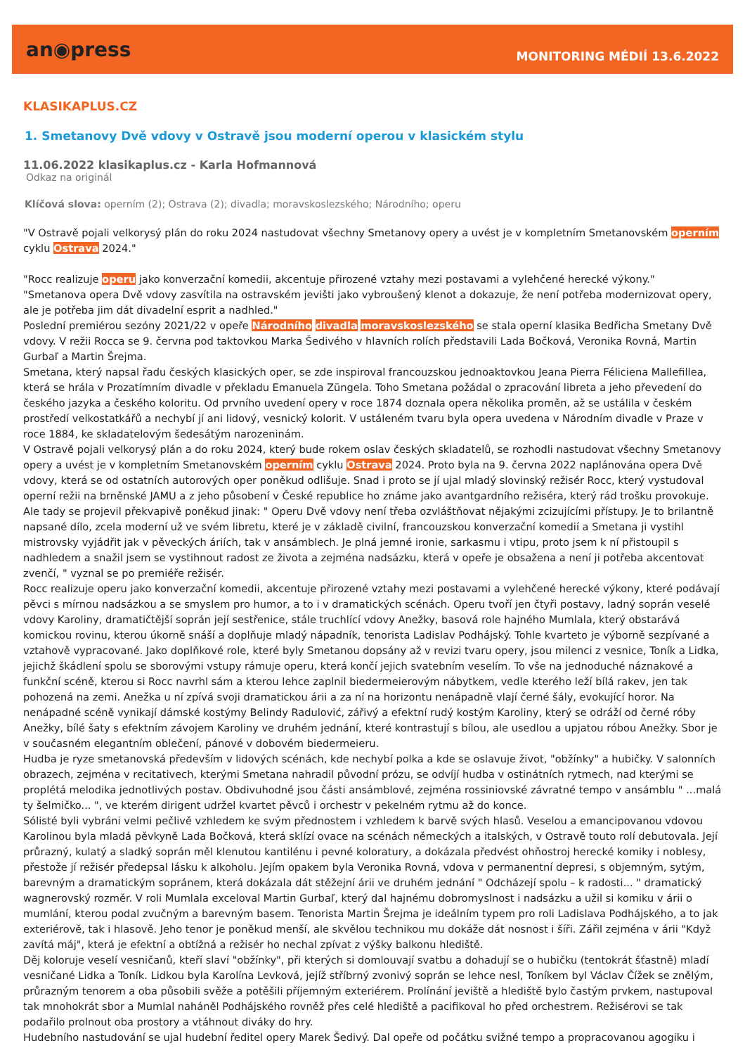an◉press
MONITORING MÉDIÍ 13.6.2022
KLASIKAPLUS.CZ
1. Smetanovy Dvě vdovy v Ostravě jsou moderní operou v klasickém stylu
11.06.2022 klasikaplus.cz - Karla Hofmannová
Odkaz na originál
Klíčová slova: operním (2); Ostrava (2); divadla; moravskoslezského; Národního; operu
"V Ostravě pojali velkorysý plán do roku 2024 nastudovat všechny Smetanovy opery a uvést je v kompletním Smetanovském operním cyklu Ostrava 2024."
"Rocc realizuje operu jako konverzační komedii, akcentuje přirozené vztahy mezi postavami a vylehčené herecké výkony."
"Smetanova opera Dvě vdovy zasvítila na ostravském jevišti jako vybroušený klenot a dokazuje, že není potřeba modernizovat opery, ale je potřeba jim dát divadelní esprit a nadhled."
Poslední premiérou sezóny 2021/22 v opeře Národního divadla moravskoslezského se stala operní klasika Bedřicha Smetany Dvě vdovy. V režii Rocca se 9. června pod taktovkou Marka Šedivého v hlavních rolích představili Lada Bočková, Veronika Rovná, Martin Gurbaľ a Martin Šrejma.
Smetana, který napsal řadu českých klasických oper, se zde inspiroval francouzskou jednoaktovkou Jeana Pierra Féliciena Mallefillea, která se hrála v Prozatímním divadle v překladu Emanuela Züngela. Toho Smetana požádal o zpracování libreta a jeho převedení do českého jazyka a českého koloritu. Od prvního uvedení opery v roce 1874 doznala opera několika proměn, až se ustálila v českém prostředí velkostatkářů a nechybí jí ani lidový, vesnický kolorit. V ustáleném tvaru byla opera uvedena v Národním divadle v Praze v roce 1884, ke skladatelovým šedesátým narozeninám.
V Ostravě pojali velkorysý plán a do roku 2024, který bude rokem oslav českých skladatelů, se rozhodli nastudovat všechny Smetanovy opery a uvést je v kompletním Smetanovském operním cyklu Ostrava 2024. Proto byla na 9. června 2022 naplánována opera Dvě vdovy, která se od ostatních autorových oper poněkud odlišuje. Snad i proto se jí ujal mladý slovinský režisér Rocc, který vystudoval operní režii na brněnské JAMU a z jeho působení v České republice ho známe jako avantgardního režiséra, který rád trošku provokuje. Ale tady se projevil překvapivě poněkud jinak: " Operu Dvě vdovy není třeba ozvláštňovat nějakými zcizujícími přístupy. Je to brilantně napsané dílo, zcela moderní už ve svém libretu, které je v základě civilní, francouzskou konverzační komedií a Smetana ji vystihl mistrovsky vyjádřit jak v pěveckých áriích, tak v ansámblech. Je plná jemné ironie, sarkasmu i vtipu, proto jsem k ní přistoupil s nadhledem a snažil jsem se vystihnout radost ze života a zejména nadsázku, která v opeře je obsažena a není ji potřeba akcentovat zvenčí, " vyznal se po premiéře režisér.
Rocc realizuje operu jako konverzační komedii, akcentuje přirozené vztahy mezi postavami a vylehčené herecké výkony, které podávají pěvci s mírnou nadsázkou a se smyslem pro humor, a to i v dramatických scénách. Operu tvoří jen čtyři postavy, ladný soprán veselé vdovy Karoliny, dramatičtější soprán její sestřenice, stále truchlící vdovy Anežky, basová role hajného Mumlala, který obstarává komickou rovinu, kterou úkorně snáší a doplňuje mladý nápadník, tenorista Ladislav Podhájský. Tohle kvarteto je výborně sezpívané a vztahově vypracované. Jako doplňkové role, které byly Smetanou dopsány až v revizi tvaru opery, jsou milenci z vesnice, Toník a Lidka, jejichž škádlení spolu se sborovými vstupy rámuje operu, která končí jejich svatebním veselím. To vše na jednoduché náznakové a funkční scéně, kterou si Rocc navrhl sám a kterou lehce zaplnil biedermeierovým nábytkem, vedle kterého leží bílá rakev, jen tak pohozená na zemi. Anežka u ní zpívá svoji dramatickou árii a za ní na horizontu nenápadně vlají černé šály, evokující horor. Na nenápadné scéně vynikají dámské kostýmy Belindy Radulović, zářivý a efektní rudý kostým Karoliny, který se odráží od černé róby Anežky, bílé šaty s efektním závojem Karoliny ve druhém jednání, které kontrastují s bílou, ale usedlou a upjatou róbou Anežky. Sbor je v současném elegantním oblečení, pánové v dobovém biedermeieru.
Hudba je ryze smetanovská především v lidových scénách, kde nechybí polka a kde se oslavuje život, "obžínky" a hubičky. V salonních obrazech, zejména v recitativech, kterými Smetana nahradil původní prózu, se odvíjí hudba v ostinátních rytmech, nad kterými se proplétá melodika jednotlivých postav. Obdivuhodné jsou části ansámblové, zejména rossiniovské závratné tempo v ansámblu " ...malá ty šelmičko... ", ve kterém dirigent udržel kvartet pěvců i orchestr v pekelném rytmu až do konce.
Sólisté byli vybráni velmi pečlivě vzhledem ke svým přednostem i vzhledem k barvě svých hlasů. Veselou a emancipovanou vdovou Karolinou byla mladá pěvkyně Lada Bočková, která sklízí ovace na scénách německých a italských, v Ostravě touto rolí debutovala. Její průrazný, kulatý a sladký soprán měl klenutou kantilénu i pevné koloratury, a dokázala předvést ohňostroj herecké komiky i noblesy, přestože jí režisér předepsal lásku k alkoholu. Jejím opakem byla Veronika Rovná, vdova v permanentní depresi, s objemným, sytým, barevným a dramatickým sopránem, která dokázala dát stěžejní árii ve druhém jednání " Odcházejí spolu – k radosti... " dramatický wagnerovský rozměr. V roli Mumlala exceloval Martin Gurbaľ, který dal hajnému dobromyslnost i nadsázku a užil si komiku v árii o mumlání, kterou podal zvučným a barevným basem. Tenorista Martin Šrejma je ideálním typem pro roli Ladislava Podhájského, a to jak exteriérově, tak i hlasově. Jeho tenor je poněkud menší, ale skvělou technikou mu dokáže dát nosnost i šíři. Zářil zejména v árii "Když zavítá máj", která je efektní a obtížná a režisér ho nechal zpívat z výšky balkonu hlediště.
Děj koloruje veselí vesničanů, kteří slaví "obžínky", při kterých si domlouvají svatbu a dohadují se o hubičku (tentokrát šťastně) mladí vesničané Lidka a Toník. Lidkou byla Karolína Levková, jejíž stříbrný zvonivý soprán se lehce nesl, Toníkem byl Václav Čížek se znělým, průrazným tenorem a oba působili svěže a potěšili příjemným exteriérem. Prolínání jeviště a hlediště bylo častým prvkem, nastupoval tak mnohokrát sbor a Mumlal naháněl Podhájského rovněž přes celé hlediště a pacifikoval ho před orchestrem. Režisérovi se tak podařilo prolnout oba prostory a vtáhnout diváky do hry.
Hudebního nastudování se ujal hudební ředitel opery Marek Šedivý. Dal opeře od počátku svižné tempo a propracovanou agogiku i